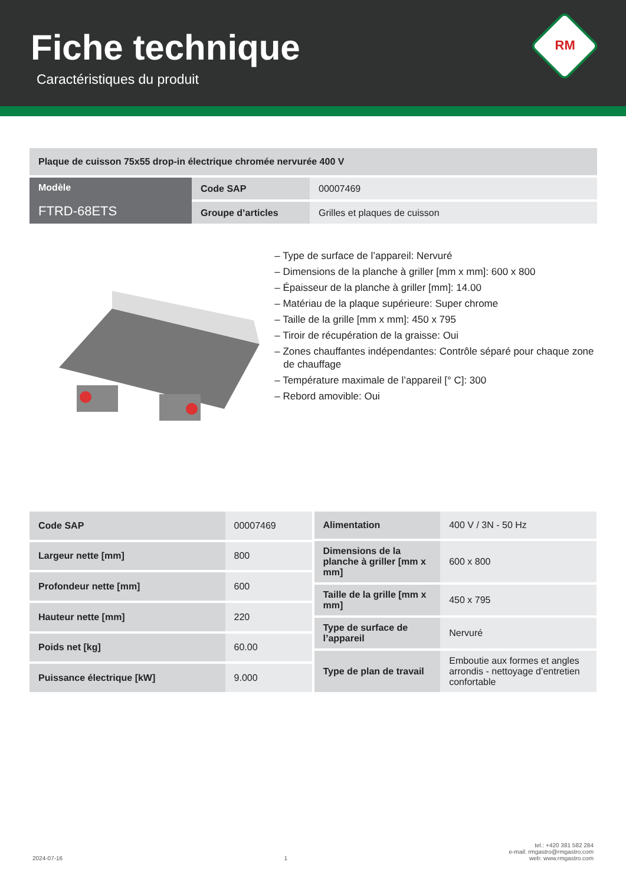Fiche technique
Caractéristiques du produit
RM
| Plaque de cuisson 75x55 drop-in électrique chromée nervurée 400 V | | |
| Modèle FTRD-68ETS | Code SAP | 00007469 |
| | Groupe d’articles | Grilles et plaques de cuisson |
– Type de surface de l’appareil: Nervuré
– Dimensions de la planche à griller [mm x mm]: 600 x 800
– Épaisseur de la planche à griller [mm]: 14.00
– Matériau de la plaque supérieure: Super chrome
– Taille de la grille [mm x mm]: 450 x 795
– Tiroir de récupération de la graisse: Oui
– Zones chauffantes indépendantes: Contrôle séparé pour chaque zone de chauffage
– Température maximale de l’appareil [° C]: 300
– Rebord amovible: Oui
| Code SAP | 00007469 |
| Largeur nette [mm] | 800 |
| Profondeur nette [mm] | 600 |
| Hauteur nette [mm] | 220 |
| Poids net [kg] | 60.00 |
| Puissance électrique [kW] | 9.000 |
| Alimentation | 400 V / 3N - 50 Hz |
| Dimensions de la planche à griller [mm x mm] | 600 x 800 |
| Taille de la grille [mm x mm] | 450 x 795 |
| Type de surface de l’appareil | Nervuré |
| Type de plan de travail | Emboutie aux formes et angles arrondis - nettoyage d’entretien confortable |
2024-07-16 1 tel.: +420 381 582 284
e-mail: rmgastro@rmgastro.com
web: www.rmgastro.com